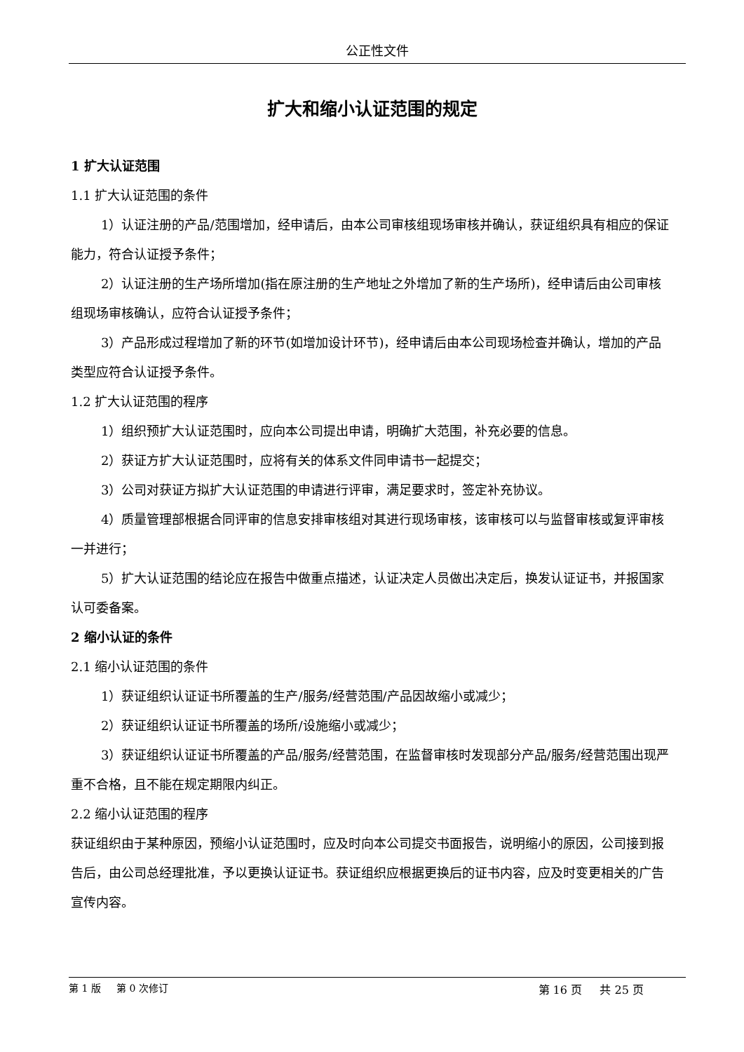公正性文件
扩大和缩小认证范围的规定
1 扩大认证范围
1.1 扩大认证范围的条件
1）认证注册的产品/范围增加，经申请后，由本公司审核组现场审核并确认，获证组织具有相应的保证能力，符合认证授予条件；
2）认证注册的生产场所增加(指在原注册的生产地址之外增加了新的生产场所)，经申请后由公司审核组现场审核确认，应符合认证授予条件；
3）产品形成过程增加了新的环节(如增加设计环节)，经申请后由本公司现场检查并确认，增加的产品类型应符合认证授予条件。
1.2 扩大认证范围的程序
1）组织预扩大认证范围时，应向本公司提出申请，明确扩大范围，补充必要的信息。
2）获证方扩大认证范围时，应将有关的体系文件同申请书一起提交；
3）公司对获证方拟扩大认证范围的申请进行评审，满足要求时，签定补充协议。
4）质量管理部根据合同评审的信息安排审核组对其进行现场审核，该审核可以与监督审核或复评审核一并进行；
5）扩大认证范围的结论应在报告中做重点描述，认证决定人员做出决定后，换发认证证书，并报国家认可委备案。
2 缩小认证的条件
2.1 缩小认证范围的条件
1）获证组织认证证书所覆盖的生产/服务/经营范围/产品因故缩小或减少；
2）获证组织认证证书所覆盖的场所/设施缩小或减少；
3）获证组织认证证书所覆盖的产品/服务/经营范围，在监督审核时发现部分产品/服务/经营范围出现严重不合格，且不能在规定期限内纠正。
2.2 缩小认证范围的程序
获证组织由于某种原因，预缩小认证范围时，应及时向本公司提交书面报告，说明缩小的原因，公司接到报告后，由公司总经理批准，予以更换认证证书。获证组织应根据更换后的证书内容，应及时变更相关的广告宣传内容。
第 1 版 第 0 次修订 第 16 页 共 25 页